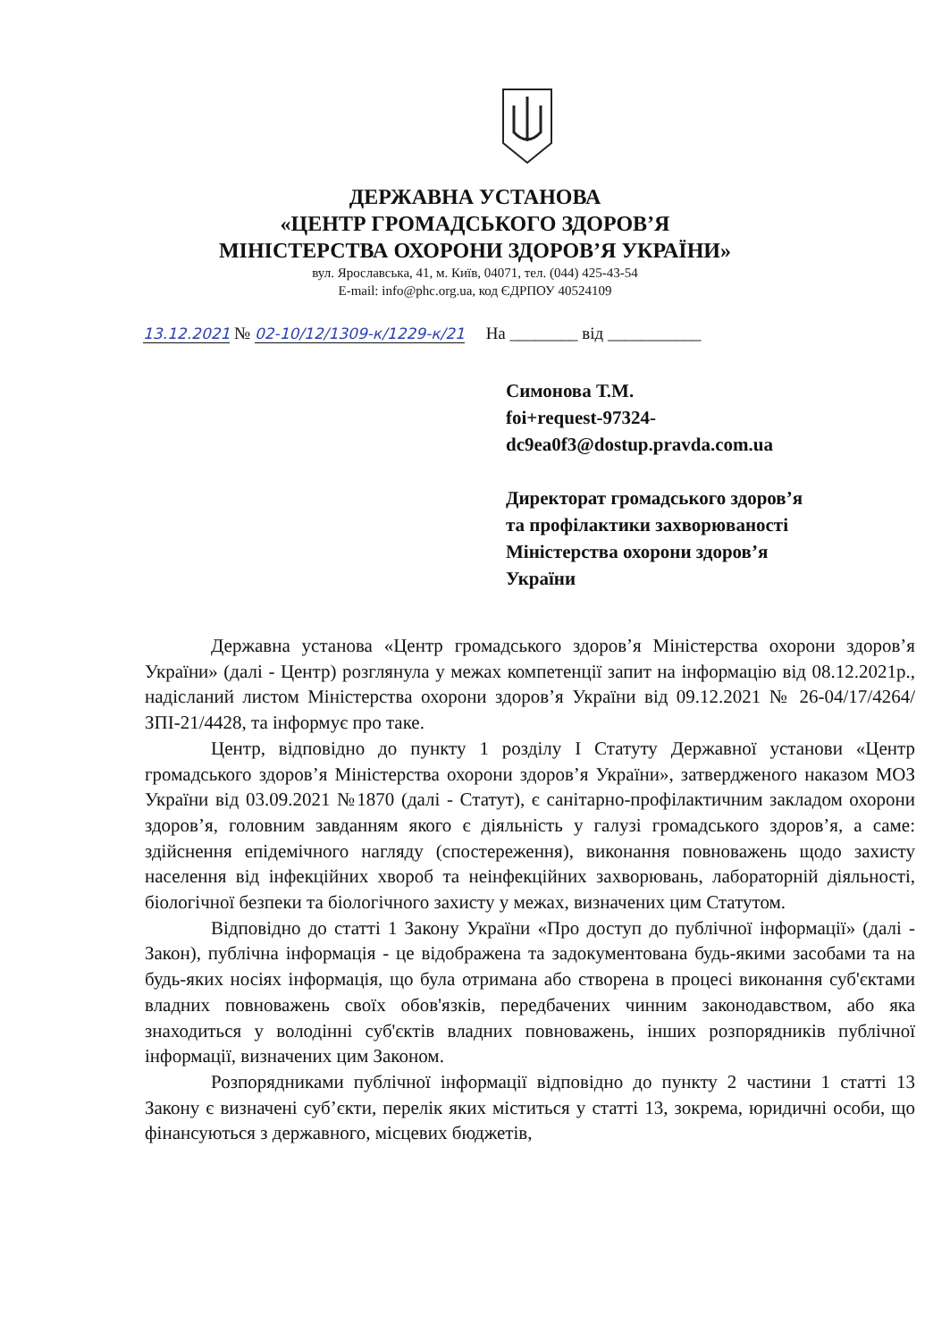ДЕРЖАВНА УСТАНОВА
«ЦЕНТР ГРОМАДСЬКОГО ЗДОРОВ’Я
МІНІСТЕРСТВА ОХОРОНИ ЗДОРОВ’Я УКРАЇНИ»
вул. Ярославська, 41, м. Київ, 04071, тел. (044) 425-43-54
E-mail: info@phc.org.ua, код ЄДРПОУ 40524109
13.12.2021 № 02-10/12/1309-к/1229-к/21 На ________ від ___________
Симонова Т.М.
foi+request-97324-
dc9ea0f3@dostup.pravda.com.ua
Директорат громадського здоров’я
та профілактики захворюваності
Міністерства охорони здоров’я
України
Державна установа «Центр громадського здоров’я Міністерства охорони здоров’я України» (далі - Центр) розглянула у межах компетенції запит на інформацію від 08.12.2021р., надісланий листом Міністерства охорони здоров’я України від 09.12.2021 № 26-04/17/4264/ЗПІ-21/4428, та інформує про таке.
Центр, відповідно до пункту 1 розділу І Статуту Державної установи «Центр громадського здоров’я Міністерства охорони здоров’я України», затвердженого наказом МОЗ України від 03.09.2021 №1870 (далі - Статут), є санітарно-профілактичним закладом охорони здоров’я, головним завданням якого є діяльність у галузі громадського здоров’я, а саме: здійснення епідемічного нагляду (спостереження), виконання повноважень щодо захисту населення від інфекційних хвороб та неінфекційних захворювань, лабораторній діяльності, біологічної безпеки та біологічного захисту у межах, визначених цим Статутом.
Відповідно до статті 1 Закону України «Про доступ до публічної інформації» (далі - Закон), публічна інформація - це відображена та задокументована будь-якими засобами та на будь-яких носіях інформація, що була отримана або створена в процесі виконання суб'єктами владних повноважень своїх обов'язків, передбачених чинним законодавством, або яка знаходиться у володінні суб'єктів владних повноважень, інших розпорядників публічної інформації, визначених цим Законом.
Розпорядниками публічної інформації відповідно до пункту 2 частини 1 статті 13 Закону є визначені суб’єкти, перелік яких міститься у статті 13, зокрема, юридичні особи, що фінансуються з державного, місцевих бюджетів,